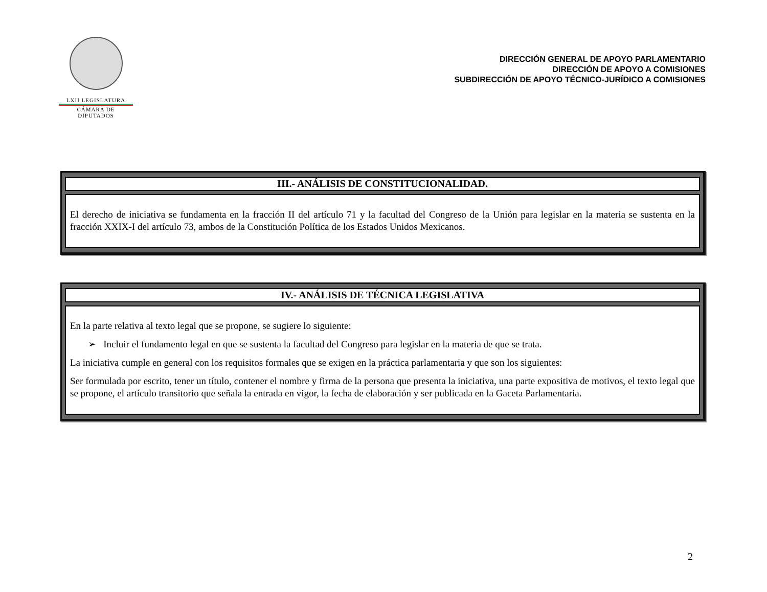LXII LEGISLATURA
CÁMARA DE DIPUTADOS
DIRECCIÓN GENERAL DE APOYO PARLAMENTARIO
DIRECCIÓN DE APOYO A COMISIONES
SUBDIRECCIÓN DE APOYO TÉCNICO-JURÍDICO A COMISIONES
III.- ANÁLISIS DE CONSTITUCIONALIDAD.
El derecho de iniciativa se fundamenta en la fracción II del artículo 71 y la facultad del Congreso de la Unión para legislar en la materia se sustenta en la fracción XXIX-I del artículo 73, ambos de la Constitución Política de los Estados Unidos Mexicanos.
IV.- ANÁLISIS DE TÉCNICA LEGISLATIVA
En la parte relativa al texto legal que se propone, se sugiere lo siguiente:
➢ Incluir el fundamento legal en que se sustenta la facultad del Congreso para legislar en la materia de que se trata.
La iniciativa cumple en general con los requisitos formales que se exigen en la práctica parlamentaria y que son los siguientes:
Ser formulada por escrito, tener un título, contener el nombre y firma de la persona que presenta la iniciativa, una parte expositiva de motivos, el texto legal que se propone, el artículo transitorio que señala la entrada en vigor, la fecha de elaboración y ser publicada en la Gaceta Parlamentaria.
2